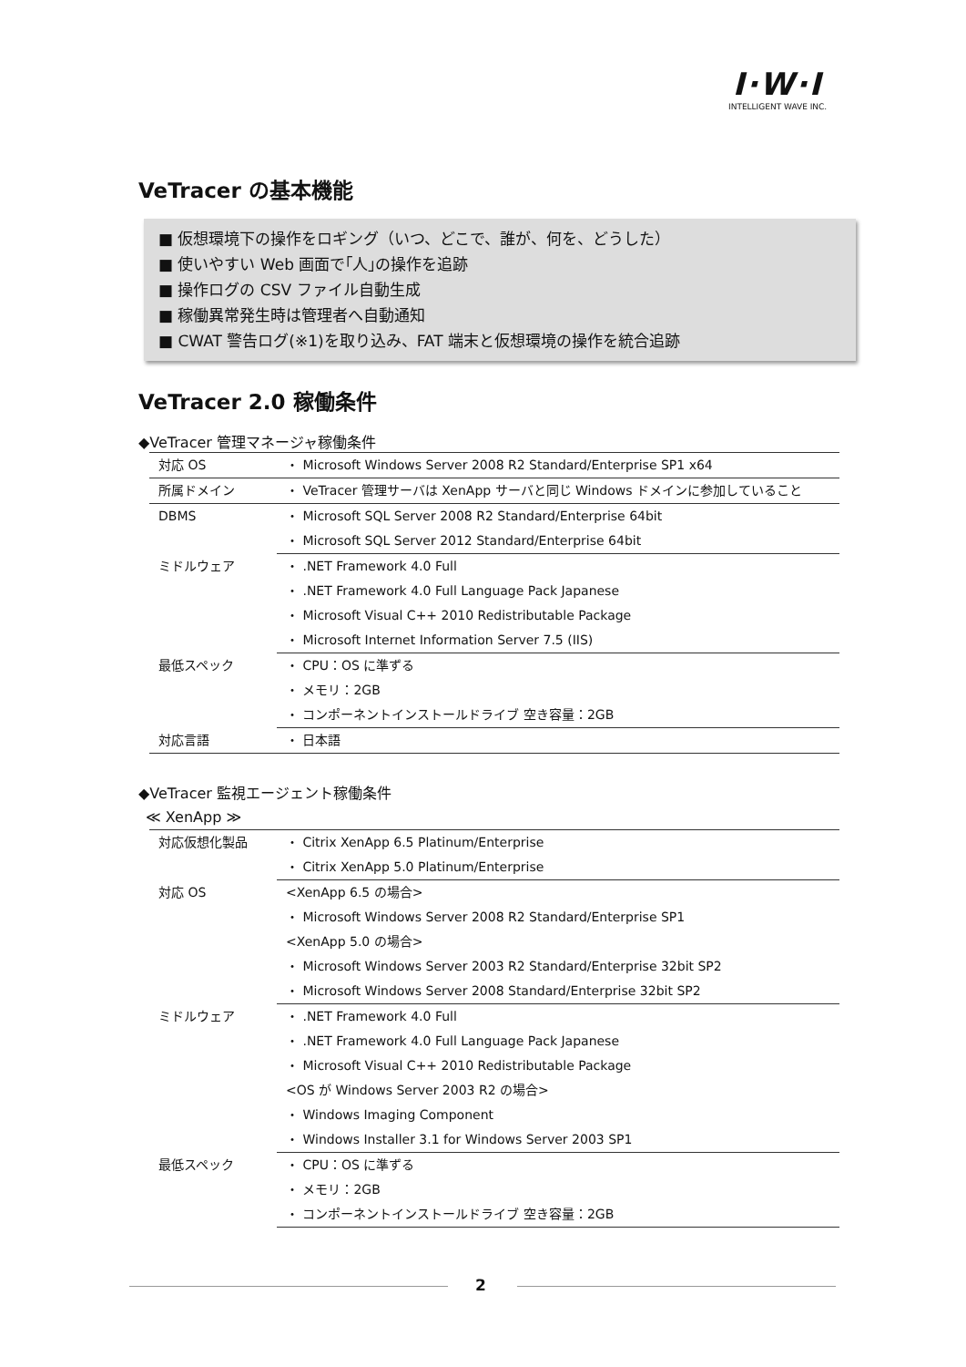I·W·I
INTELLIGENT WAVE INC.
VeTracer の基本機能
■ 仮想環境下の操作をロギング（いつ、どこで、誰が、何を、どうした）
■ 使いやすい Web 画面で｢人｣の操作を追跡
■ 操作ログの CSV ファイル自動生成
■ 稼働異常発生時は管理者へ自動通知
■ CWAT 警告ログ(※1)を取り込み、FAT 端末と仮想環境の操作を統合追跡
VeTracer 2.0 稼働条件
◆VeTracer 管理マネージャ稼働条件
| 対応 OS | ・ Microsoft Windows Server 2008 R2 Standard/Enterprise SP1 x64 |
| 所属ドメイン | ・ VeTracer 管理サーバは XenApp サーバと同じ Windows ドメインに参加していること |
| DBMS | ・ Microsoft SQL Server 2008 R2 Standard/Enterprise 64bit |
| | ・ Microsoft SQL Server 2012 Standard/Enterprise 64bit |
| ミドルウェア | ・ .NET Framework 4.0 Full |
| | ・ .NET Framework 4.0 Full Language Pack Japanese |
| | ・ Microsoft Visual C++ 2010 Redistributable Package |
| | ・ Microsoft Internet Information Server 7.5 (IIS) |
| 最低スペック | ・ CPU：OS に準ずる |
| | ・ メモリ：2GB |
| | ・ コンポーネントインストールドライブ 空き容量：2GB |
| 対応言語 | ・ 日本語 |
◆VeTracer 監視エージェント稼働条件
≪ XenApp ≫
| 対応仮想化製品 | ・ Citrix XenApp 6.5 Platinum/Enterprise |
| | ・ Citrix XenApp 5.0 Platinum/Enterprise |
| 対応 OS | <XenApp 6.5 の場合> |
| | ・ Microsoft Windows Server 2008 R2 Standard/Enterprise SP1 |
| | <XenApp 5.0 の場合> |
| | ・ Microsoft Windows Server 2003 R2 Standard/Enterprise 32bit SP2 |
| | ・ Microsoft Windows Server 2008 Standard/Enterprise 32bit SP2 |
| ミドルウェア | ・ .NET Framework 4.0 Full |
| | ・ .NET Framework 4.0 Full Language Pack Japanese |
| | ・ Microsoft Visual C++ 2010 Redistributable Package |
| | <OS が Windows Server 2003 R2 の場合> |
| | ・ Windows Imaging Component |
| | ・ Windows Installer 3.1 for Windows Server 2003 SP1 |
| 最低スペック | ・ CPU：OS に準ずる |
| | ・ メモリ：2GB |
| | ・ コンポーネントインストールドライブ 空き容量：2GB |
2